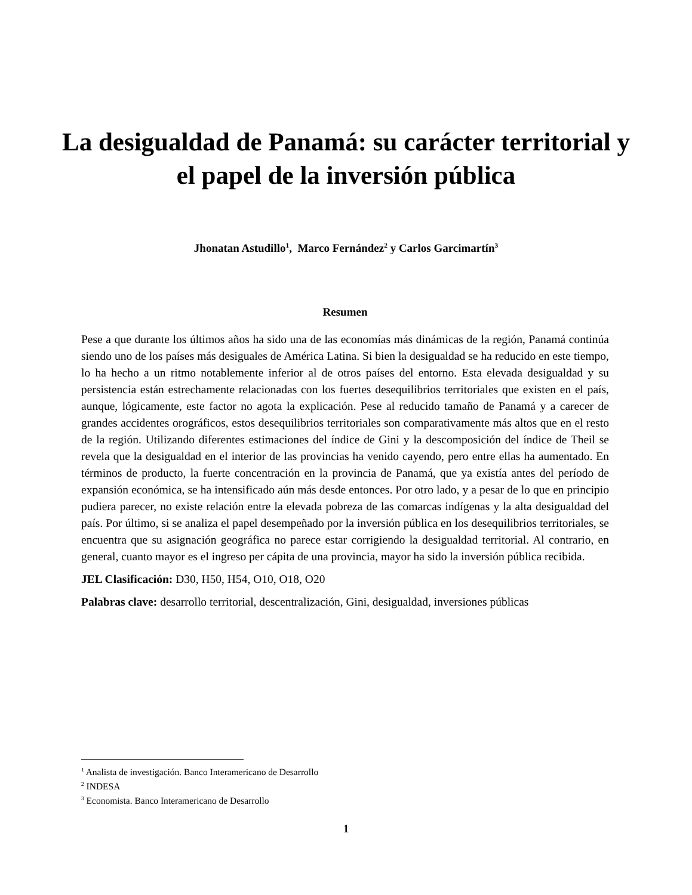La desigualdad de Panamá: su carácter territorial y el papel de la inversión pública
Jhonatan Astudillo<sup>1</sup>, Marco Fernández<sup>2</sup> y Carlos Garcimartín<sup>3</sup>
Resumen
Pese a que durante los últimos años ha sido una de las economías más dinámicas de la región, Panamá continúa siendo uno de los países más desiguales de América Latina. Si bien la desigualdad se ha reducido en este tiempo, lo ha hecho a un ritmo notablemente inferior al de otros países del entorno. Esta elevada desigualdad y su persistencia están estrechamente relacionadas con los fuertes desequilibrios territoriales que existen en el país, aunque, lógicamente, este factor no agota la explicación. Pese al reducido tamaño de Panamá y a carecer de grandes accidentes orográficos, estos desequilibrios territoriales son comparativamente más altos que en el resto de la región. Utilizando diferentes estimaciones del índice de Gini y la descomposición del índice de Theil se revela que la desigualdad en el interior de las provincias ha venido cayendo, pero entre ellas ha aumentado. En términos de producto, la fuerte concentración en la provincia de Panamá, que ya existía antes del período de expansión económica, se ha intensificado aún más desde entonces. Por otro lado, y a pesar de lo que en principio pudiera parecer, no existe relación entre la elevada pobreza de las comarcas indígenas y la alta desigualdad del país. Por último, si se analiza el papel desempeñado por la inversión pública en los desequilibrios territoriales, se encuentra que su asignación geográfica no parece estar corrigiendo la desigualdad territorial. Al contrario, en general, cuanto mayor es el ingreso per cápita de una provincia, mayor ha sido la inversión pública recibida.
JEL Clasificación: D30, H50, H54, O10, O18, O20
Palabras clave: desarrollo territorial, descentralización, Gini, desigualdad, inversiones públicas
<sup>1</sup> Analista de investigación. Banco Interamericano de Desarrollo
<sup>2</sup> INDESA
<sup>3</sup> Economista. Banco Interamericano de Desarrollo
1